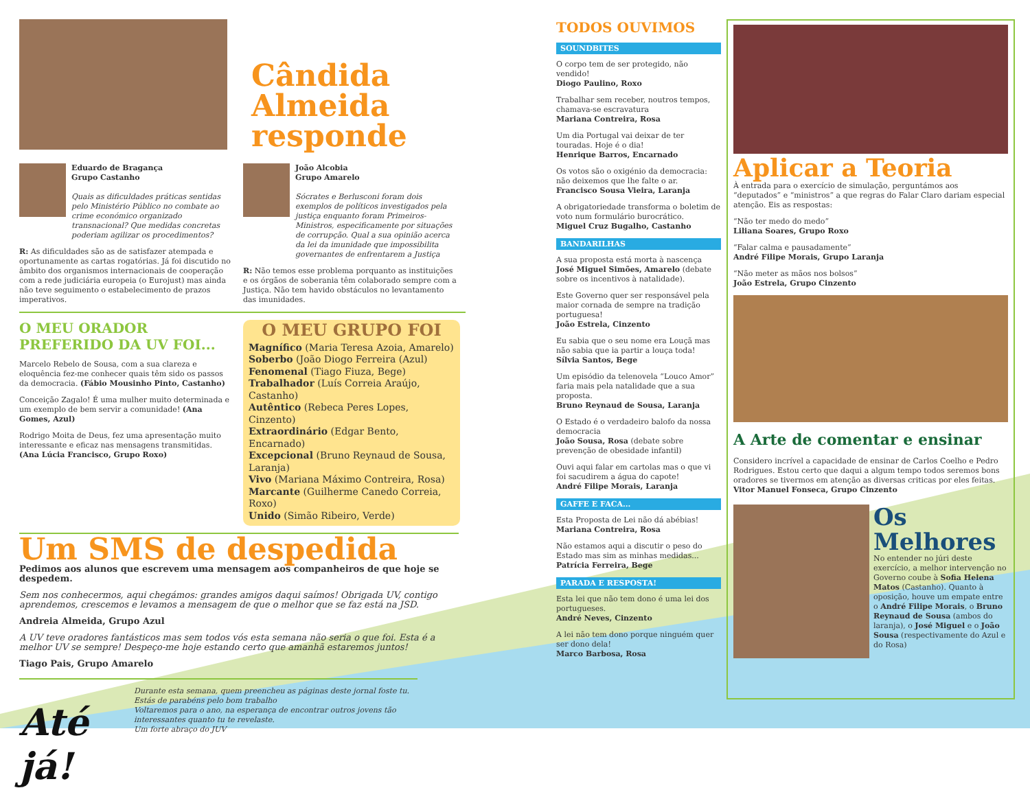Cândida
Almeida
responde
Eduardo de Bragança
Grupo Castanho
Quais as dificuldades práticas sentidas pelo Ministério Público no combate ao crime económico organizado transnacional? Que medidas concretas poderiam agilizar os procedimentos?
R: As dificuldades são as de satisfazer atempada e oportunamente as cartas rogatórias. Já foi discutido no âmbito dos organismos internacionais de cooperação com a rede judiciária europeia (o Eurojust) mas ainda não teve seguimento o estabelecimento de prazos imperativos.
João Alcobia
Grupo Amarelo
Sócrates e Berlusconi foram dois exemplos de políticos investigados pela justiça enquanto foram Primeiros-Ministros, especificamente por situações de corrupção. Qual a sua opinião acerca da lei da imunidade que impossibilita governantes de enfrentarem a Justiça
R: Não temos esse problema porquanto as instituições e os órgãos de soberania têm colaborado sempre com a Justiça. Não tem havido obstáculos no levantamento das imunidades.
O MEU ORADOR PREFERIDO DA UV FOI...
Marcelo Rebelo de Sousa, com a sua clareza e eloquência fez-me conhecer quais têm sido os passos da democracia. (Fábio Mousinho Pinto, Castanho)
Conceição Zagalo! É uma mulher muito determinada e um exemplo de bem servir a comunidade! (Ana Gomes, Azul)
Rodrigo Moita de Deus, fez uma apresentação muito interessante e eficaz nas mensagens transmitidas. (Ana Lúcia Francisco, Grupo Roxo)
O MEU GRUPO FOI
Magnífico (Maria Teresa Azoia, Amarelo)
Soberbo (João Diogo Ferreira (Azul)
Fenomenal (Tiago Fiuza, Bege)
Trabalhador (Luís Correia Araújo, Castanho)
Autêntico (Rebeca Peres Lopes, Cinzento)
Extraordinário (Edgar Bento, Encarnado)
Excepcional (Bruno Reynaud de Sousa, Laranja)
Vivo (Mariana Máximo Contreira, Rosa)
Marcante (Guilherme Canedo Correia, Roxo)
Unido (Simão Ribeiro, Verde)
Um SMS de despedida
Pedimos aos alunos que escrevem uma mensagem aos companheiros de que hoje se despedem.
Sem nos conhecermos, aqui chegámos: grandes amigos daqui saímos! Obrigada UV, contigo aprendemos, crescemos e levamos a mensagem de que o melhor que se faz está na JSD.
Andreia Almeida, Grupo Azul
A UV teve oradores fantásticos mas sem todos vós esta semana não seria o que foi. Esta é a melhor UV se sempre! Despeço-me hoje estando certo que amanhã estaremos juntos!
Tiago Pais, Grupo Amarelo
Até já!
Durante esta semana, quem preencheu as páginas deste jornal foste tu.
Estás de parabéns pelo bom trabalho
Voltaremos para o ano, na esperança de encontrar outros jovens tão interessantes quanto tu te revelaste.
Um forte abraço do JUV
TODOS OUVIMOS
SOUNDBITES
O corpo tem de ser protegido, não vendido!
Diogo Paulino, Roxo
Trabalhar sem receber, noutros tempos, chamava-se escravatura
Mariana Contreira, Rosa
Um dia Portugal vai deixar de ter touradas. Hoje é o dia!
Henrique Barros, Encarnado
Os votos são o oxigénio da democracia: não deixemos que lhe falte o ar.
Francisco Sousa Vieira, Laranja
A obrigatoriedade transforma o boletim de voto num formulário burocrático.
Miguel Cruz Bugalho, Castanho
BANDARILHAS
A sua proposta está morta à nascença
José Miguel Simões, Amarelo (debate sobre os incentivos à natalidade).
Este Governo quer ser responsável pela maior cornada de sempre na tradição portuguesa!
João Estrela, Cinzento
Eu sabia que o seu nome era Louçã mas não sabia que ia partir a louça toda!
Sílvia Santos, Bege
Um episódio da telenovela “Louco Amor” faria mais pela natalidade que a sua proposta.
Bruno Reynaud de Sousa, Laranja
O Estado é o verdadeiro balofo da nossa democracia
João Sousa, Rosa (debate sobre prevenção de obesidade infantil)
Ouvi aqui falar em cartolas mas o que vi foi sacudirem a água do capote!
André Filipe Morais, Laranja
GAFFE E FACA...
Esta Proposta de Lei não dá abébias!
Mariana Contreira, Rosa
Não estamos aqui a discutir o peso do Estado mas sim as minhas medidas...
Patrícia Ferreira, Bege
PARADA E RESPOSTA!
Esta lei que não tem dono é uma lei dos portugueses.
André Neves, Cinzento
A lei não tem dono porque ninguém quer ser dono dela!
Marco Barbosa, Rosa
Aplicar a Teoria
À entrada para o exercício de simulação, perguntámos aos “deputados” e “ministros” a que regras do Falar Claro dariam especial atenção. Eis as respostas:
“Não ter medo do medo”
Liliana Soares, Grupo Roxo
“Falar calma e pausadamente”
André Filipe Morais, Grupo Laranja
“Não meter as mãos nos bolsos”
João Estrela, Grupo Cinzento
A Arte de comentar e ensinar
Considero incrível a capacidade de ensinar de Carlos Coelho e Pedro Rodrigues. Estou certo que daqui a algum tempo todos seremos bons oradores se tivermos em atenção as diversas criticas por eles feitas.
Vitor Manuel Fonseca, Grupo Cinzento
Os
Melhores
No entender no júri deste exercício, a melhor intervenção no Governo coube à Sofia Helena Matos (Castanho). Quanto à oposição, houve um empate entre o André Filipe Morais, o Bruno Reynaud de Sousa (ambos do laranja), o José Miguel e o João Sousa (respectivamente do Azul e do Rosa)